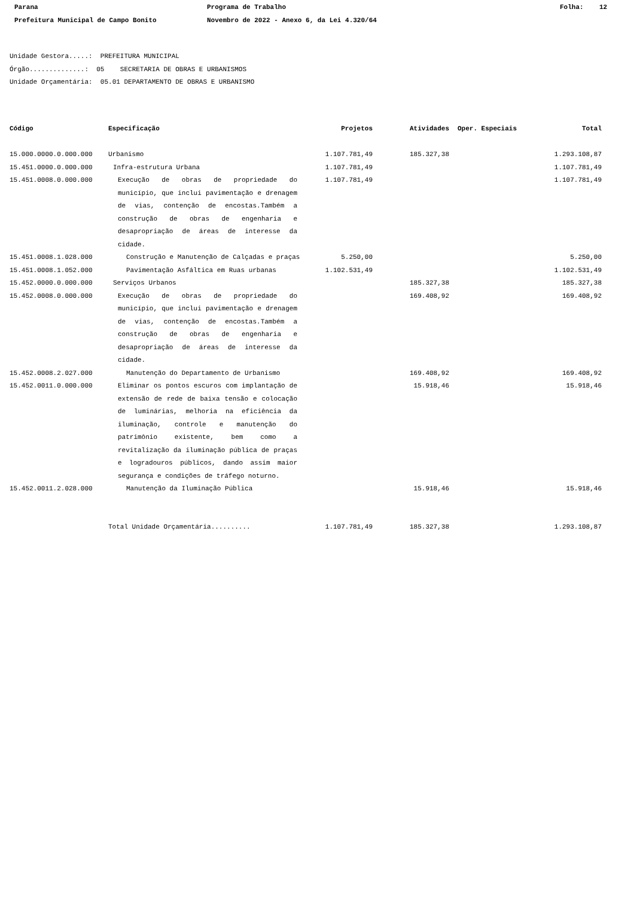Parana Programa de Trabalho Folha: 12
Prefeitura Municipal de Campo Bonito Novembro de 2022 - Anexo 6, da Lei 4.320/64
Unidade Gestora.....: PREFEITURA MUNICIPAL
Órgão..............: 05 SECRETARIA DE OBRAS E URBANISMOS
Unidade Orçamentária: 05.01 DEPARTAMENTO DE OBRAS E URBANISMO
| Código | Especificação | Projetos | Atividades | Oper. Especiais | Total |
| --- | --- | --- | --- | --- | --- |
| 15.000.0000.0.000.000 | Urbanismo | 1.107.781,49 | 185.327,38 | | 1.293.108,87 |
| 15.451.0000.0.000.000 | Infra-estrutura Urbana | 1.107.781,49 | | | 1.107.781,49 |
| 15.451.0008.0.000.000 | Execução de obras de propriedade do município, que inclui pavimentação e drenagem de vias, contenção de encostas.Também a construção de obras de engenharia e desapropriação de áreas de interesse da cidade. | 1.107.781,49 | | | 1.107.781,49 |
| 15.451.0008.1.028.000 | Construção e Manutenção de Calçadas e praças | 5.250,00 | | | 5.250,00 |
| 15.451.0008.1.052.000 | Pavimentação Asfáltica em Ruas urbanas | 1.102.531,49 | | | 1.102.531,49 |
| 15.452.0000.0.000.000 | Serviços Urbanos | | 185.327,38 | | 185.327,38 |
| 15.452.0008.0.000.000 | Execução de obras de propriedade do município, que inclui pavimentação e drenagem de vias, contenção de encostas.Também a construção de obras de engenharia e desapropriação de áreas de interesse da cidade. | | 169.408,92 | | 169.408,92 |
| 15.452.0008.2.027.000 | Manutenção do Departamento de Urbanismo | | 169.408,92 | | 169.408,92 |
| 15.452.0011.0.000.000 | Eliminar os pontos escuros com implantação de extensão de rede de baixa tensão e colocação de luminárias, melhoria na eficiência da iluminação, controle e manutenção do patrimônio existente, bem como a revitalização da iluminação pública de praças e logradouros públicos, dando assim maior segurança e condições de tráfego noturno. | | 15.918,46 | | 15.918,46 |
| 15.452.0011.2.028.000 | Manutenção da Iluminação Pública | | 15.918,46 | | 15.918,46 |
| | Total Unidade Orçamentária.......... | 1.107.781,49 | 185.327,38 | | 1.293.108,87 |